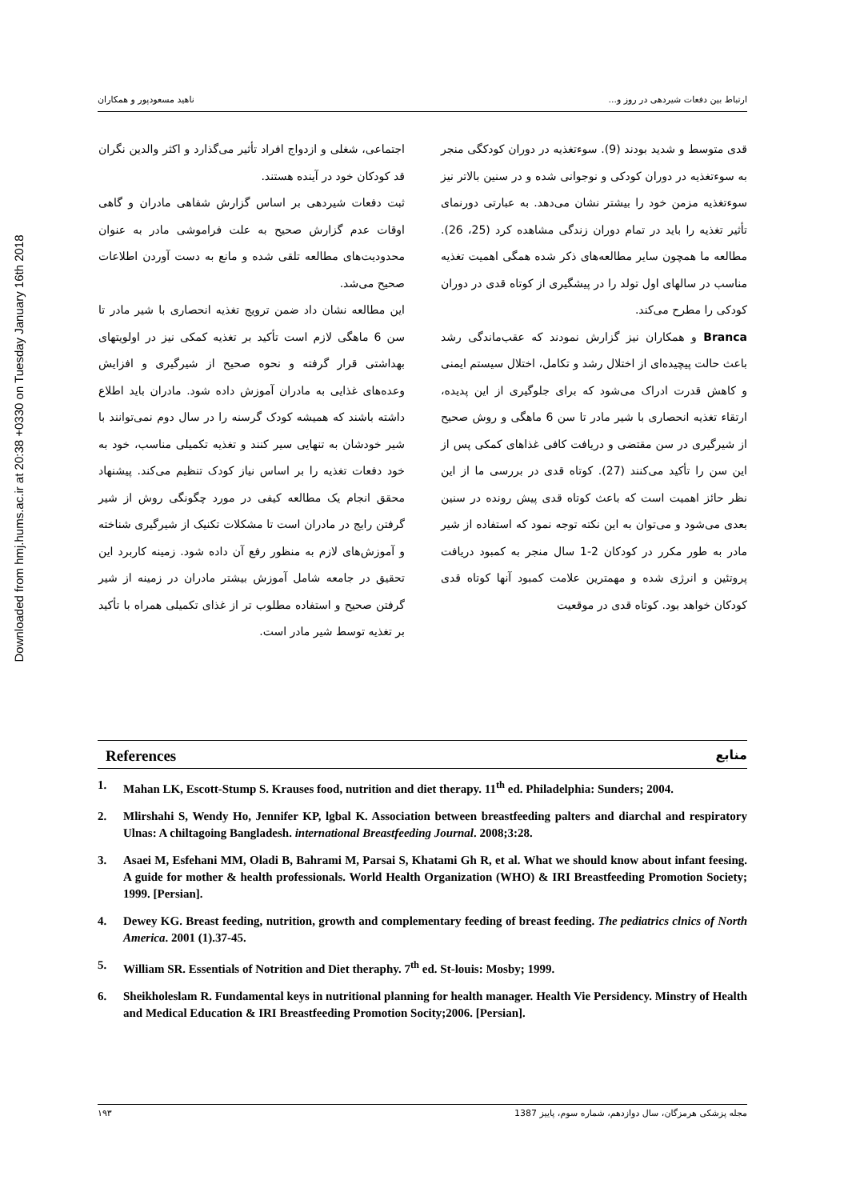Downloaded from hmj.hums.ac.ir at 20:38 +0330 on Tuesday January 16th 2018
ارتباط بین دفعات شیردهی در روز و... ناهید مسعودپور و همکاران
قدی متوسط و شدید بودند (9). سوءتغذیه در دوران کودکگی منجر به سوءتغذیه در دوران کودکی و نوجوانی شده و در سنین بالاتر نیز سوءتغذیه مزمن خود را بیشتر نشان می‌دهد. به عبارتی دورنمای تأثیر تغذیه را باید در تمام دوران زندگی مشاهده کرد (25، 26). مطالعه ما همچون سایر مطالعه‌های ذکر شده همگی اهمیت تغذیه مناسب در سالهای اول تولد را در پیشگیری از کوتاه قدی در دوران کودکی را مطرح می‌کند.
Branca و همکاران نیز گزارش نمودند که عقب‌ماندگی رشد باعث حالت پیچیده‌ای از اختلال رشد و تکامل، اختلال سیستم ایمنی و کاهش قدرت ادراک می‌شود که برای جلوگیری از این پدیده، ارتقاء تغذیه انحصاری با شیر مادر تا سن 6 ماهگی و روش صحیح از شیرگیری در سن مقتضی و دریافت کافی غذاهای کمکی پس از این سن را تأکید می‌کنند (27). کوتاه قدی در بررسی ما از این نظر حائز اهمیت است که باعث کوتاه قدی پیش رونده در سنین بعدی می‌شود و می‌توان به این نکته توجه نمود که استفاده از شیر مادر به طور مکرر در کودکان 2-1 سال منجر به کمبود دریافت پروتئین و انرژی شده و مهمترین علامت کمبود آنها کوتاه قدی کودکان خواهد بود. کوتاه قدی در موقعیت
اجتماعی، شغلی و ازدواج افراد تأثیر می‌گذارد و اکثر والدین نگران قد کودکان خود در آینده هستند.
ثبت دفعات شیردهی بر اساس گزارش شفاهی مادران و گاهی اوقات عدم گزارش صحیح به علت فراموشی مادر به عنوان محدودیت‌های مطالعه تلقی شده و مانع به دست آوردن اطلاعات صحیح می‌شد.
این مطالعه نشان داد ضمن ترویج تغذیه انحصاری با شیر مادر تا سن 6 ماهگی لازم است تأکید بر تغذیه کمکی نیز در اولویتهای بهداشتی قرار گرفته و نحوه صحیح از شیرگیری و افزایش وعده‌های غذایی به مادران آموزش داده شود. مادران باید اطلاع داشته باشند که همیشه کودک گرسنه را در سال دوم نمی‌توانند با شیر خودشان به تنهایی سیر کنند و تغذیه تکمیلی مناسب، خود به خود دفعات تغذیه را بر اساس نیاز کودک تنظیم می‌کند. پیشنهاد محقق انجام یک مطالعه کیفی در مورد چگونگی روش از شیر گرفتن رایج در مادران است تا مشکلات تکنیک از شیرگیری شناخته و آموزش‌های لازم به منظور رفع آن داده شود. زمینه کاربرد این تحقیق در جامعه شامل آموزش بیشتر مادران در زمینه از شیر گرفتن صحیح و استفاده مطلوب تر از غذای تکمیلی همراه با تأکید بر تغذیه توسط شیر مادر است.
References منابع
1. Mahan LK, Escott-Stump S. Krauses food, nutrition and diet therapy. 11<sup>th</sup> ed. Philadelphia: Sunders; 2004.
2. Mlirshahi S, Wendy Ho, Jennifer KP, lgbal K. Association between breastfeeding palters and diarchal and respiratory Ulnas: A chiltagoing Bangladesh. international Breastfeeding Journal. 2008;3:28.
3. Asaei M, Esfehani MM, Oladi B, Bahrami M, Parsai S, Khatami Gh R, et al. What we should know about infant feesing. A guide for mother & health professionals. World Health Organization (WHO) & IRI Breastfeeding Promotion Society; 1999. [Persian].
4. Dewey KG. Breast feeding, nutrition, growth and complementary feeding of breast feeding. The pediatrics clnics of North America. 2001 (1).37-45.
5. William SR. Essentials of Notrition and Diet theraphy. 7<sup>th</sup> ed. St-louis: Mosby; 1999.
6. Sheikholeslam R. Fundamental keys in nutritional planning for health manager. Health Vie Persidency. Minstry of Health and Medical Education & IRI Breastfeeding Promotion Socity;2006. [Persian].
مجله پزشکی هرمزگان، سال دوازدهم، شماره سوم، پاییز 1387 ۱۹۳